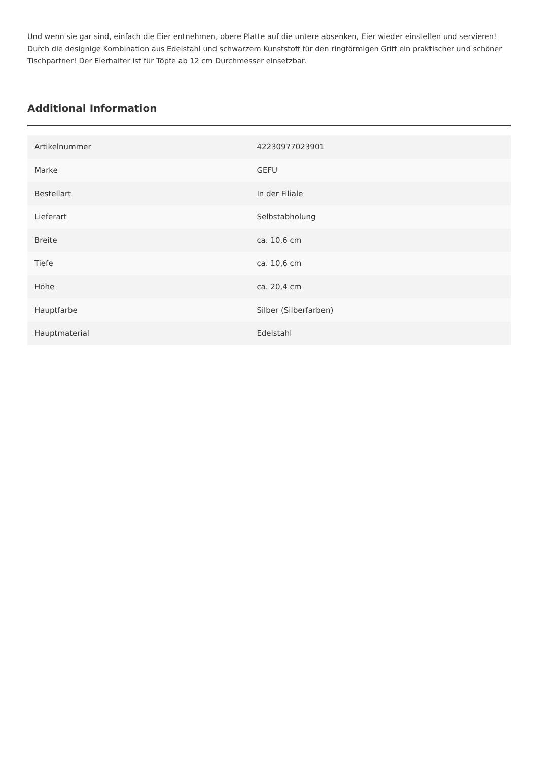Und wenn sie gar sind, einfach die Eier entnehmen, obere Platte auf die untere absenken, Eier wieder einstellen und servieren! Durch die designige Kombination aus Edelstahl und schwarzem Kunststoff für den ringförmigen Griff ein praktischer und schöner Tischpartner! Der Eierhalter ist für Töpfe ab 12 cm Durchmesser einsetzbar.
Additional Information
| Artikelnummer | 42230977023901 |
| Marke | GEFU |
| Bestellart | In der Filiale |
| Lieferart | Selbstabholung |
| Breite | ca. 10,6 cm |
| Tiefe | ca. 10,6 cm |
| Höhe | ca. 20,4 cm |
| Hauptfarbe | Silber (Silberfarben) |
| Hauptmaterial | Edelstahl |